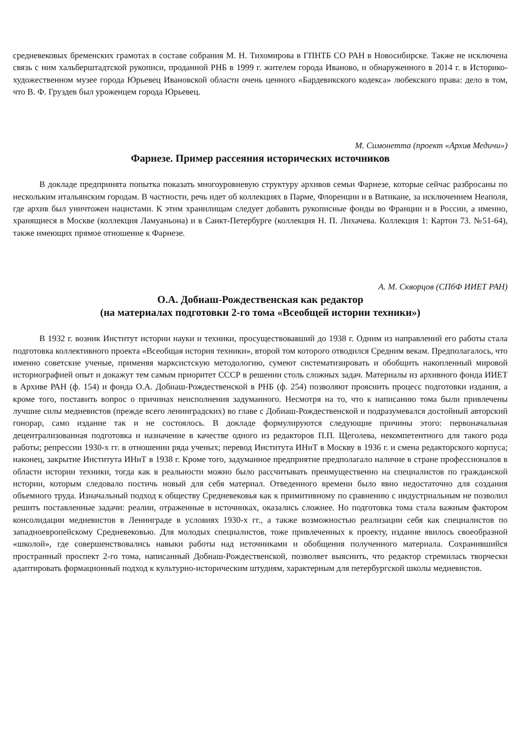средневековых бременских грамотах в составе собрания М. Н. Тихомирова в ГПНТБ СО РАН в Новосибирске. Также не исключена связь с ним хальберштадтской рукописи, проданной РНБ в 1999 г. жителем города Иваново, и обнаруженного в 2014 г. в Историко-художественном музее города Юрьевец Ивановской области очень ценного «Бардевикского кодекса» любекского права: дело в том, что В. Ф. Груздев был уроженцем города Юрьевец.
М. Симонетта (проект «Архив Медичи»)
Фарнезе. Пример рассеяния исторических источников
В докладе предпринята попытка показать многоуровневую структуру архивов семьи Фарнезе, которые сейчас разбросаны по нескольким итальянским городам. В частности, речь идет об коллекциях в Парме, Флоренции и в Ватикане, за исключением Неаполя, где архив был уничтожен нацистами. К этим хранилищам следует добавить рукописные фонды во Франции и в России, а именно, хранящиеся в Москве (коллекция Ламуаньона) и в Санкт-Петербурге (коллекция Н. П. Лихачева. Коллекция 1: Картон 73. №51-64), также имеющих прямое отношение к Фарнезе.
А. М. Скворцов (СПбФ ИИЕТ РАН)
О.А. Добиаш-Рождественская как редактор
(на материалах подготовки 2-го тома «Всеобщей истории техники»)
В 1932 г. возник Институт истории науки и техники, просуществовавший до 1938 г. Одним из направлений его работы стала подготовка коллективного проекта «Всеобщая история техники», второй том которого отводился Средним векам. Предполагалось, что именно советские ученые, применяя марксистскую методологию, сумеют систематизировать и обобщить накопленный мировой историографией опыт и докажут тем самым приоритет СССР в решении столь сложных задач. Материалы из архивного фонда ИИЕТ в Архиве РАН (ф. 154) и фонда О.А. Добиаш-Рождественской в РНБ (ф. 254) позволяют прояснить процесс подготовки издания, а кроме того, поставить вопрос о причинах неисполнения задуманного. Несмотря на то, что к написанию тома были привлечены лучшие силы медиевистов (прежде всего ленинградских) во главе с Добиаш-Рождественской и подразумевался достойный авторский гонорар, само издание так и не состоялось. В докладе формулируются следующие причины этого: первоначальная децентрализованная подготовка и назначение в качестве одного из редакторов П.П. Щеголева, некомпетентного для такого рода работы; репрессии 1930-х гг. в отношении ряда ученых; перевод Института ИНиТ в Москву в 1936 г. и смена редакторского корпуса; наконец, закрытие Института ИНиТ в 1938 г. Кроме того, задуманное предприятие предполагало наличие в стране профессионалов в области истории техники, тогда как в реальности можно было рассчитывать преимущественно на специалистов по гражданской истории, которым следовало постичь новый для себя материал. Отведенного времени было явно недостаточно для создания объемного труда. Изначальный подход к обществу Средневековья как к примитивному по сравнению с индустриальным не позволил решить поставленные задачи: реалии, отраженные в источниках, оказались сложнее. Но подготовка тома стала важным фактором консолидации медиевистов в Ленинграде в условиях 1930-х гг., а также возможностью реализации себя как специалистов по западноевропейскому Средневековью. Для молодых специалистов, тоже привлеченных к проекту, издание явилось своеобразной «школой», где совершенствовались навыки работы над источниками и обобщения полученного материала. Сохранившийся пространный проспект 2-го тома, написанный Добиаш-Рождественской, позволяет выяснить, что редактор стремилась творчески адаптировать формационный подход к культурно-историческим штудиям, характерным для петербургской школы медиевистов.